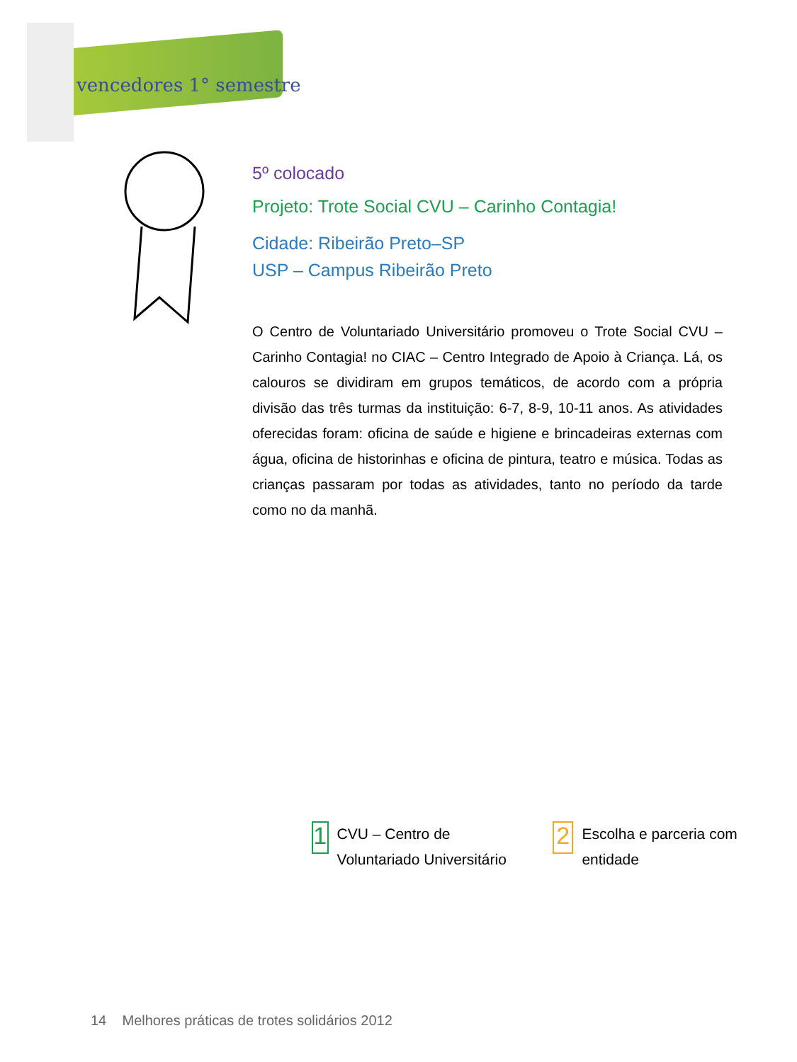vencedores 1° semestre
5º colocado
Projeto: Trote Social CVU – Carinho Contagia!
Cidade: Ribeirão Preto–SP
USP – Campus Ribeirão Preto
O Centro de Voluntariado Universitário promoveu o Trote Social CVU – Carinho Contagia! no CIAC – Centro Integrado de Apoio à Criança. Lá, os calouros se dividiram em grupos temáticos, de acordo com a própria divisão das três turmas da instituição: 6-7, 8-9, 10-11 anos. As atividades oferecidas foram: oficina de saúde e higiene e brincadeiras externas com água, oficina de historinhas e oficina de pintura, teatro e música. Todas as crianças passaram por todas as atividades, tanto no período da tarde como no da manhã.
1
CVU – Centro de Voluntariado Universitário
2
Escolha e parceria com entidade
14 Melhores práticas de trotes solidários 2012